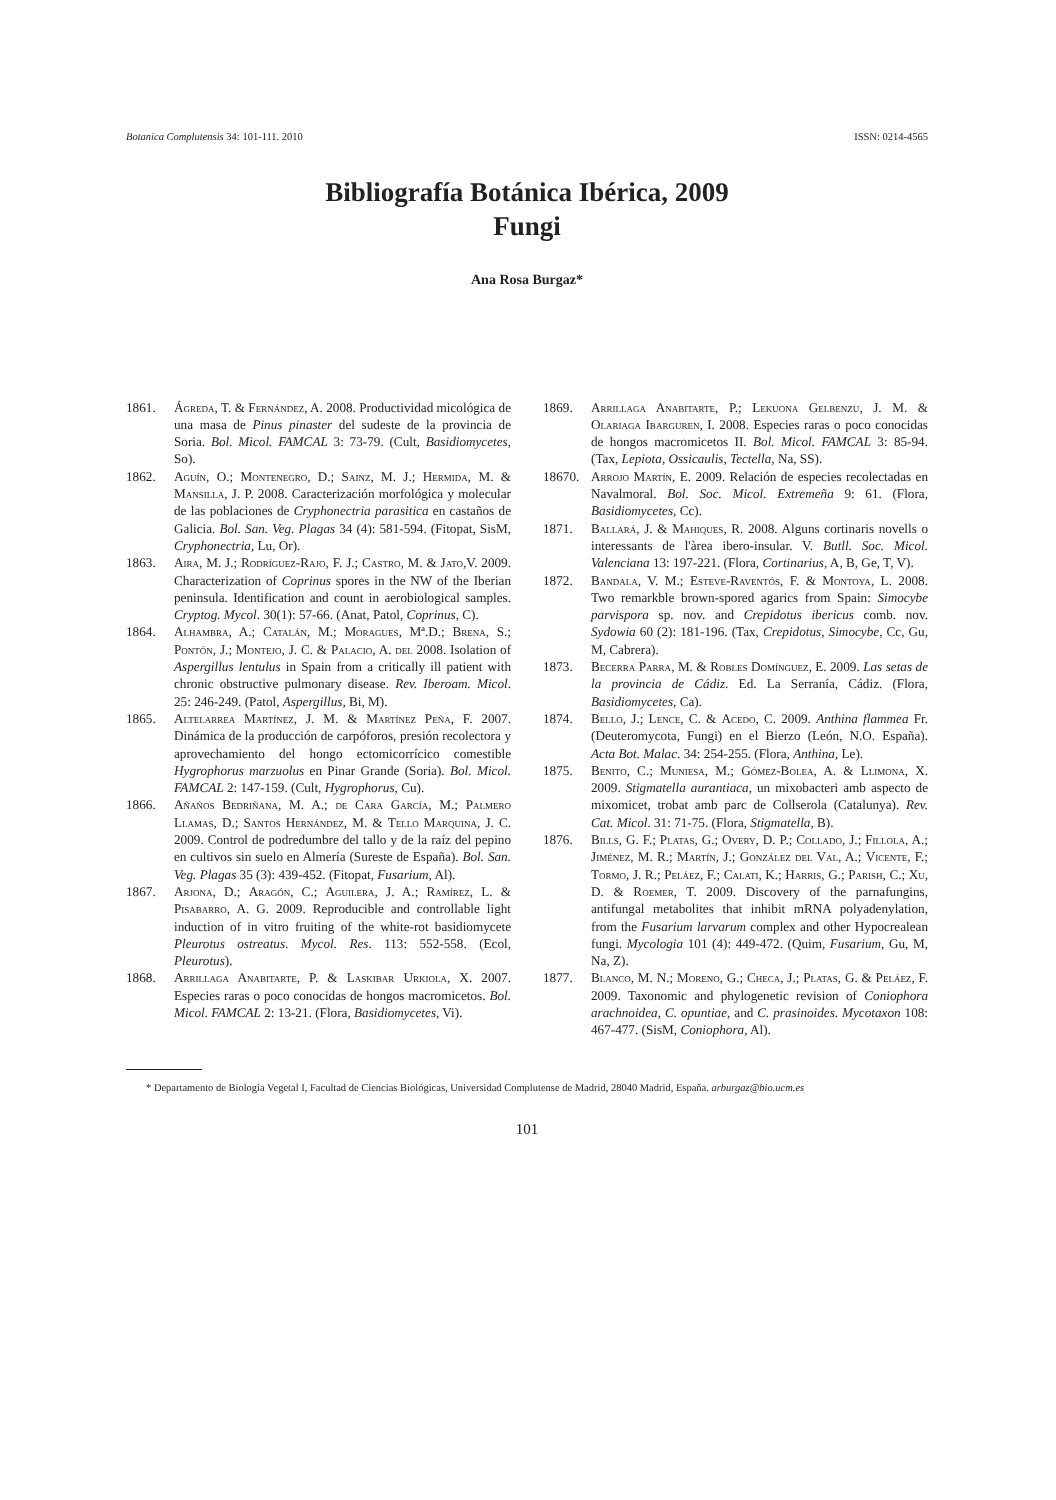Botanica Complutensis 34: 101-111. 2010 ISSN: 0214-4565
Bibliografía Botánica Ibérica, 2009
Fungi
Ana Rosa Burgaz*
1861. Ágreda, T. & Fernández, A. 2008. Productividad micológica de una masa de Pinus pinaster del sudeste de la provincia de Soria. Bol. Micol. FAMCAL 3: 73-79. (Cult, Basidiomycetes, So).
1862. Aguín, O.; Montenegro, D.; Sainz, M. J.; Hermida, M. & Mansilla, J. P. 2008. Caracterización morfológica y molecular de las poblaciones de Cryphonectria parasitica en castaños de Galicia. Bol. San. Veg. Plagas 34 (4): 581-594. (Fitopat, SisM, Cryphonectria, Lu, Or).
1863. Aira, M. J.; Rodríguez-Rajo, F. J.; Castro, M. & Jato,V. 2009. Characterization of Coprinus spores in the NW of the Iberian peninsula. Identification and count in aerobiological samples. Cryptog. Mycol. 30(1): 57-66. (Anat, Patol, Coprinus, C).
1864. Alhambra, A.; Catalán, M.; Moragues, Mª.D.; Brena, S.; Pontón, J.; Montejo, J. C. & Palacio, A. del 2008. Isolation of Aspergillus lentulus in Spain from a critically ill patient with chronic obstructive pulmonary disease. Rev. Iberoam. Micol. 25: 246-249. (Patol, Aspergillus, Bi, M).
1865. Altelarrea Martínez, J. M. & Martínez Peña, F. 2007. Dinámica de la producción de carpóforos, presión recolectora y aprovechamiento del hongo ectomicorrícico comestible Hygrophorus marzuolus en Pinar Grande (Soria). Bol. Micol. FAMCAL 2: 147-159. (Cult, Hygrophorus, Cu).
1866. Añaños Bedriñana, M. A.; de Cara García, M.; Palmero Llamas, D.; Santos Hernández, M. & Tello Marquina, J. C. 2009. Control de podredumbre del tallo y de la raíz del pepino en cultivos sin suelo en Almería (Sureste de España). Bol. San. Veg. Plagas 35 (3): 439-452. (Fitopat, Fusarium, Al).
1867. Arjona, D.; Aragón, C.; Aguilera, J. A.; Ramírez, L. & Pisabarro, A. G. 2009. Reproducible and controllable light induction of in vitro fruiting of the white-rot basidiomycete Pleurotus ostreatus. Mycol. Res. 113: 552-558. (Ecol, Pleurotus).
1868. Arrillaga Anabitarte, P. & Laskibar Urkiola, X. 2007. Especies raras o poco conocidas de hongos macromicetos. Bol. Micol. FAMCAL 2: 13-21. (Flora, Basidiomycetes, Vi).
1869. Arrillaga Anabitarte, P.; Lekuona Gelbenzu, J. M. & Olariaga Ibarguren, I. 2008. Especies raras o poco conocidas de hongos macromicetos II. Bol. Micol. FAMCAL 3: 85-94. (Tax, Lepiota, Ossicaulis, Tectella, Na, SS).
18670. Arrojo Martín, E. 2009. Relación de especies recolectadas en Navalmoral. Bol. Soc. Micol. Extremeña 9: 61. (Flora, Basidiomycetes, Cc).
1871. Ballará, J. & Mahiques, R. 2008. Alguns cortinaris novells o interessants de l'àrea ibero-insular. V. Butll. Soc. Micol. Valenciana 13: 197-221. (Flora, Cortinarius, A, B, Ge, T, V).
1872. Bandala, V. M.; Esteve-Raventós, F. & Montoya, L. 2008. Two remarkble brown-spored agarics from Spain: Simocybe parvispora sp. nov. and Crepidotus ibericus comb. nov. Sydowia 60 (2): 181-196. (Tax, Crepidotus, Simocybe, Cc, Gu, M, Cabrera).
1873. Becerra Parra, M. & Robles Domínguez, E. 2009. Las setas de la provincia de Cádiz. Ed. La Serranía, Cádiz. (Flora, Basidiomycetes, Ca).
1874. Bello, J.; Lence, C. & Acedo, C. 2009. Anthina flammea Fr. (Deuteromycota, Fungi) en el Bierzo (León, N.O. España). Acta Bot. Malac. 34: 254-255. (Flora, Anthina, Le).
1875. Benito, C.; Muniesa, M.; Gómez-Bolea, A. & Llimona, X. 2009. Stigmatella aurantiaca, un mixobacteri amb aspecto de mixomicet, trobat amb parc de Collserola (Catalunya). Rev. Cat. Micol. 31: 71-75. (Flora, Stigmatella, B).
1876. Bills, G. F.; Platas, G.; Overy, D. P.; Collado, J.; Fillola, A.; Jiménez, M. R.; Martín, J.; González del Val, A.; Vicente, F.; Tormo, J. R.; Peláez, F.; Calati, K.; Harris, G.; Parish, C.; Xu, D. & Roemer, T. 2009. Discovery of the parnafungins, antifungal metabolites that inhibit mRNA polyadenylation, from the Fusarium larvarum complex and other Hypocrealean fungi. Mycologia 101 (4): 449-472. (Quim, Fusarium, Gu, M, Na, Z).
1877. Blanco, M. N.; Moreno, G.; Checa, J.; Platas, G. & Peláez, F. 2009. Taxonomic and phylogenetic revision of Coniophora arachnoidea, C. opuntiae, and C. prasinoides. Mycotaxon 108: 467-477. (SisM, Coniophora, Al).
* Departamento de Biología Vegetal I, Facultad de Ciencias Biológicas, Universidad Complutense de Madrid, 28040 Madrid, España. arburgaz@bio.ucm.es
101